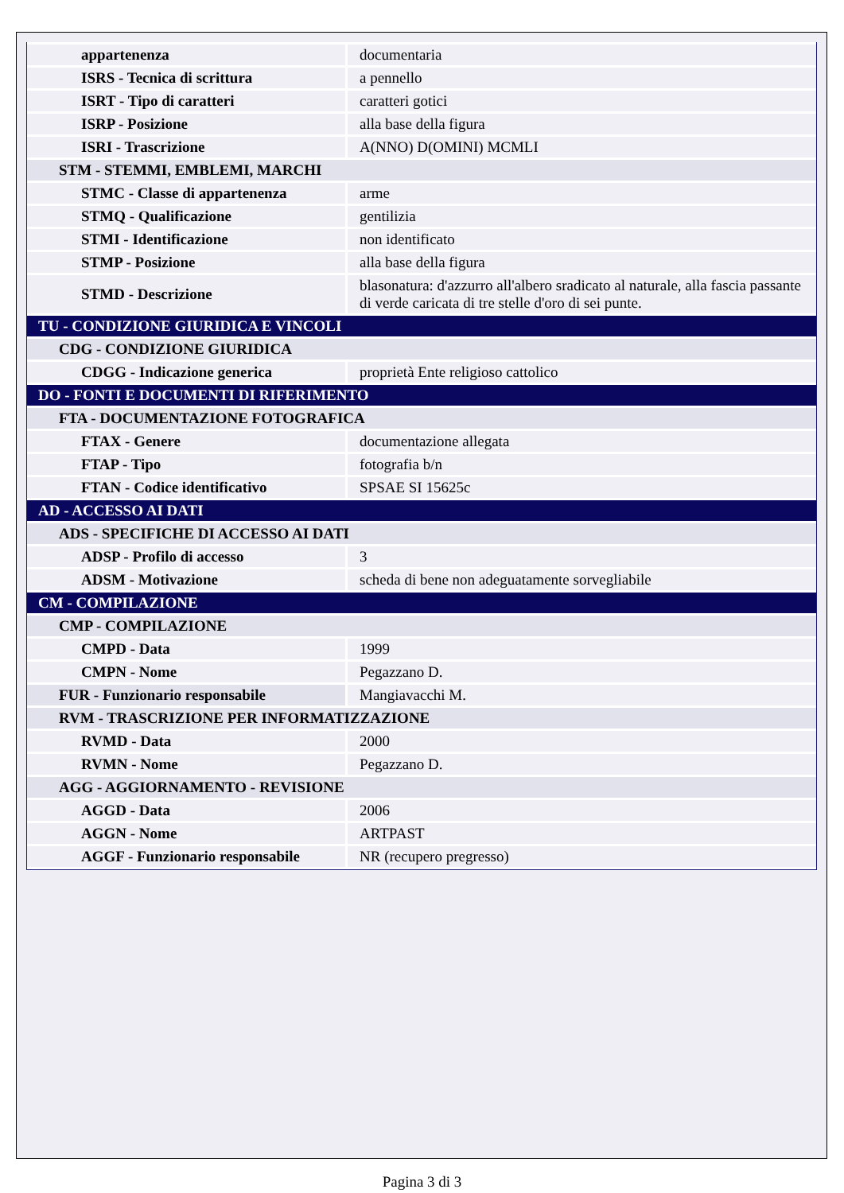| appartenenza | documentaria |
| ISRS - Tecnica di scrittura | a pennello |
| ISRT - Tipo di caratteri | caratteri gotici |
| ISRP - Posizione | alla base della figura |
| ISRI - Trascrizione | A(NNO) D(OMINI) MCMLI |
| STM - STEMMI, EMBLEMI, MARCHI | |
| STMC - Classe di appartenenza | arme |
| STMQ - Qualificazione | gentilizia |
| STMI - Identificazione | non identificato |
| STMP - Posizione | alla base della figura |
| STMD - Descrizione | blasonatura: d'azzurro all'albero sradicato al naturale, alla fascia passante di verde caricata di tre stelle d'oro di sei punte. |
| TU - CONDIZIONE GIURIDICA E VINCOLI | |
| CDG - CONDIZIONE GIURIDICA | |
| CDGG - Indicazione generica | proprietà Ente religioso cattolico |
| DO - FONTI E DOCUMENTI DI RIFERIMENTO | |
| FTA - DOCUMENTAZIONE FOTOGRAFICA | |
| FTAX - Genere | documentazione allegata |
| FTAP - Tipo | fotografia b/n |
| FTAN - Codice identificativo | SPSAE SI 15625c |
| AD - ACCESSO AI DATI | |
| ADS - SPECIFICHE DI ACCESSO AI DATI | |
| ADSP - Profilo di accesso | 3 |
| ADSM - Motivazione | scheda di bene non adeguatamente sorvegliabile |
| CM - COMPILAZIONE | |
| CMP - COMPILAZIONE | |
| CMPD - Data | 1999 |
| CMPN - Nome | Pegazzano D. |
| FUR - Funzionario responsabile | Mangiavacchi M. |
| RVM - TRASCRIZIONE PER INFORMATIZZAZIONE | |
| RVMD - Data | 2000 |
| RVMN - Nome | Pegazzano D. |
| AGG - AGGIORNAMENTO - REVISIONE | |
| AGGD - Data | 2006 |
| AGGN - Nome | ARTPAST |
| AGGF - Funzionario responsabile | NR (recupero pregresso) |
Pagina 3 di 3